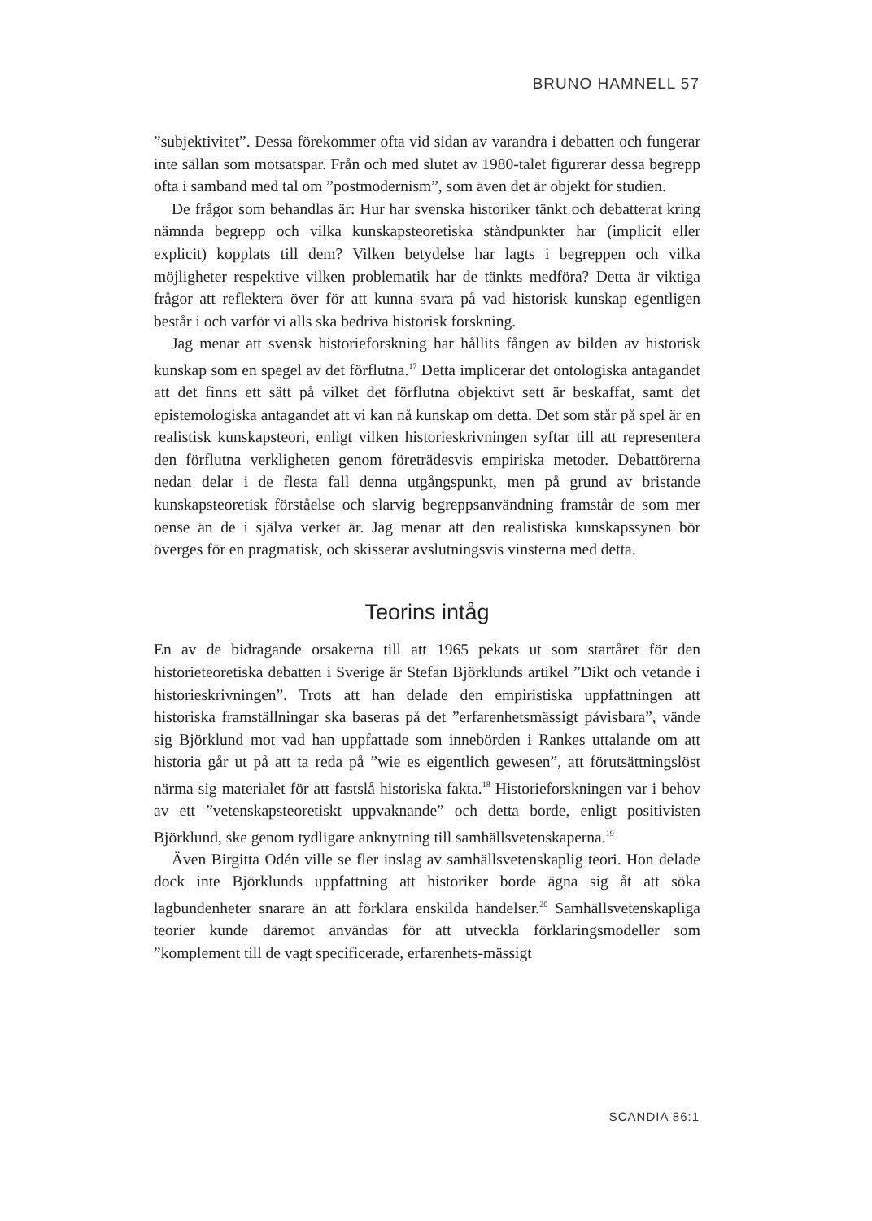BRUNO HAMNELL 57
”subjektivitet”. Dessa förekommer ofta vid sidan av varandra i debatten och fungerar inte sällan som motsatspar. Från och med slutet av 1980-talet figurerar dessa begrepp ofta i samband med tal om ”postmodernism”, som även det är objekt för studien.
De frågor som behandlas är: Hur har svenska historiker tänkt och debatterat kring nämnda begrepp och vilka kunskapsteoretiska ståndpunkter har (implicit eller explicit) kopplats till dem? Vilken betydelse har lagts i begreppen och vilka möjligheter respektive vilken problematik har de tänkts medföra? Detta är viktiga frågor att reflektera över för att kunna svara på vad historisk kunskap egentligen består i och varför vi alls ska bedriva historisk forskning.
Jag menar att svensk historieforskning har hållits fången av bilden av historisk kunskap som en spegel av det förflutna.<sup>17</sup> Detta implicerar det ontologiska antagandet att det finns ett sätt på vilket det förflutna objektivt sett är beskaffat, samt det epistemologiska antagandet att vi kan nå kunskap om detta. Det som står på spel är en realistisk kunskapsteori, enligt vilken historieskrivningen syftar till att representera den förflutna verkligheten genom företrädesvis empiriska metoder. Debattörerna nedan delar i de flesta fall denna utgångspunkt, men på grund av bristande kunskapsteoretisk förståelse och slarvig begreppsanvändning framstår de som mer oense än de i själva verket är. Jag menar att den realistiska kunskapssynen bör överges för en pragmatisk, och skisserar avslutningsvis vinsterna med detta.
Teorins intåg
En av de bidragande orsakerna till att 1965 pekats ut som startåret för den historieteoretiska debatten i Sverige är Stefan Björklunds artikel ”Dikt och vetande i historieskrivningen”. Trots att han delade den empiristiska uppfattningen att historiska framställningar ska baseras på det ”erfarenhetsmässigt påvisbara”, vände sig Björklund mot vad han uppfattade som innebörden i Rankes uttalande om att historia går ut på att ta reda på ”wie es eigentlich gewesen”, att förutsättningslöst närma sig materialet för att fastslå historiska fakta.<sup>18</sup> Historieforskningen var i behov av ett ”vetenskapsteoretiskt uppvaknande” och detta borde, enligt positivisten Björklund, ske genom tydligare anknytning till samhällsvetenskaperna.<sup>19</sup>
Även Birgitta Odén ville se fler inslag av samhällsvetenskaplig teori. Hon delade dock inte Björklunds uppfattning att historiker borde ägna sig åt att söka lagbundenheter snarare än att förklara enskilda händelser.<sup>20</sup> Samhällsvetenskapliga teorier kunde däremot användas för att utveckla förklaringsmodeller som ”komplement till de vagt specificerade, erfarenhets-mässigt
SCANDIA 86:1